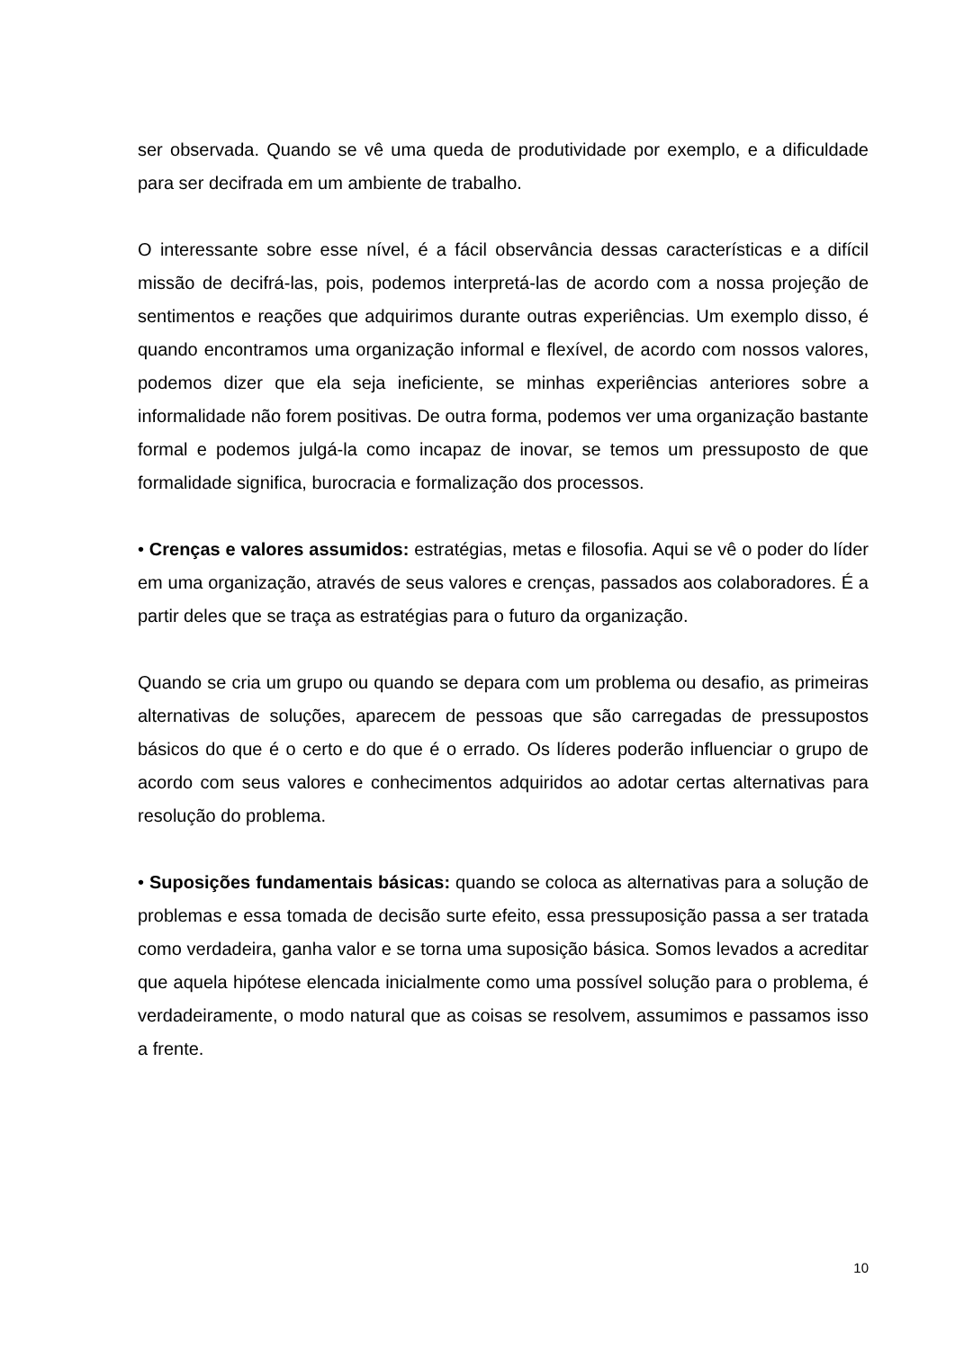ser observada. Quando se vê uma queda de produtividade por exemplo, e a dificuldade para ser decifrada em um ambiente de trabalho.
O interessante sobre esse nível, é a fácil observância dessas características e a difícil missão de decifrá-las, pois, podemos interpretá-las de acordo com a nossa projeção de sentimentos e reações que adquirimos durante outras experiências. Um exemplo disso, é quando encontramos uma organização informal e flexível, de acordo com nossos valores, podemos dizer que ela seja ineficiente, se minhas experiências anteriores sobre a informalidade não forem positivas. De outra forma, podemos ver uma organização bastante formal e podemos julgá-la como incapaz de inovar, se temos um pressuposto de que formalidade significa, burocracia e formalização dos processos.
• Crenças e valores assumidos: estratégias, metas e filosofia. Aqui se vê o poder do líder em uma organização, através de seus valores e crenças, passados aos colaboradores. É a partir deles que se traça as estratégias para o futuro da organização.
Quando se cria um grupo ou quando se depara com um problema ou desafio, as primeiras alternativas de soluções, aparecem de pessoas que são carregadas de pressupostos básicos do que é o certo e do que é o errado. Os líderes poderão influenciar o grupo de acordo com seus valores e conhecimentos adquiridos ao adotar certas alternativas para resolução do problema.
• Suposições fundamentais básicas: quando se coloca as alternativas para a solução de problemas e essa tomada de decisão surte efeito, essa pressuposição passa a ser tratada como verdadeira, ganha valor e se torna uma suposição básica. Somos levados a acreditar que aquela hipótese elencada inicialmente como uma possível solução para o problema, é verdadeiramente, o modo natural que as coisas se resolvem, assumimos e passamos isso a frente.
10